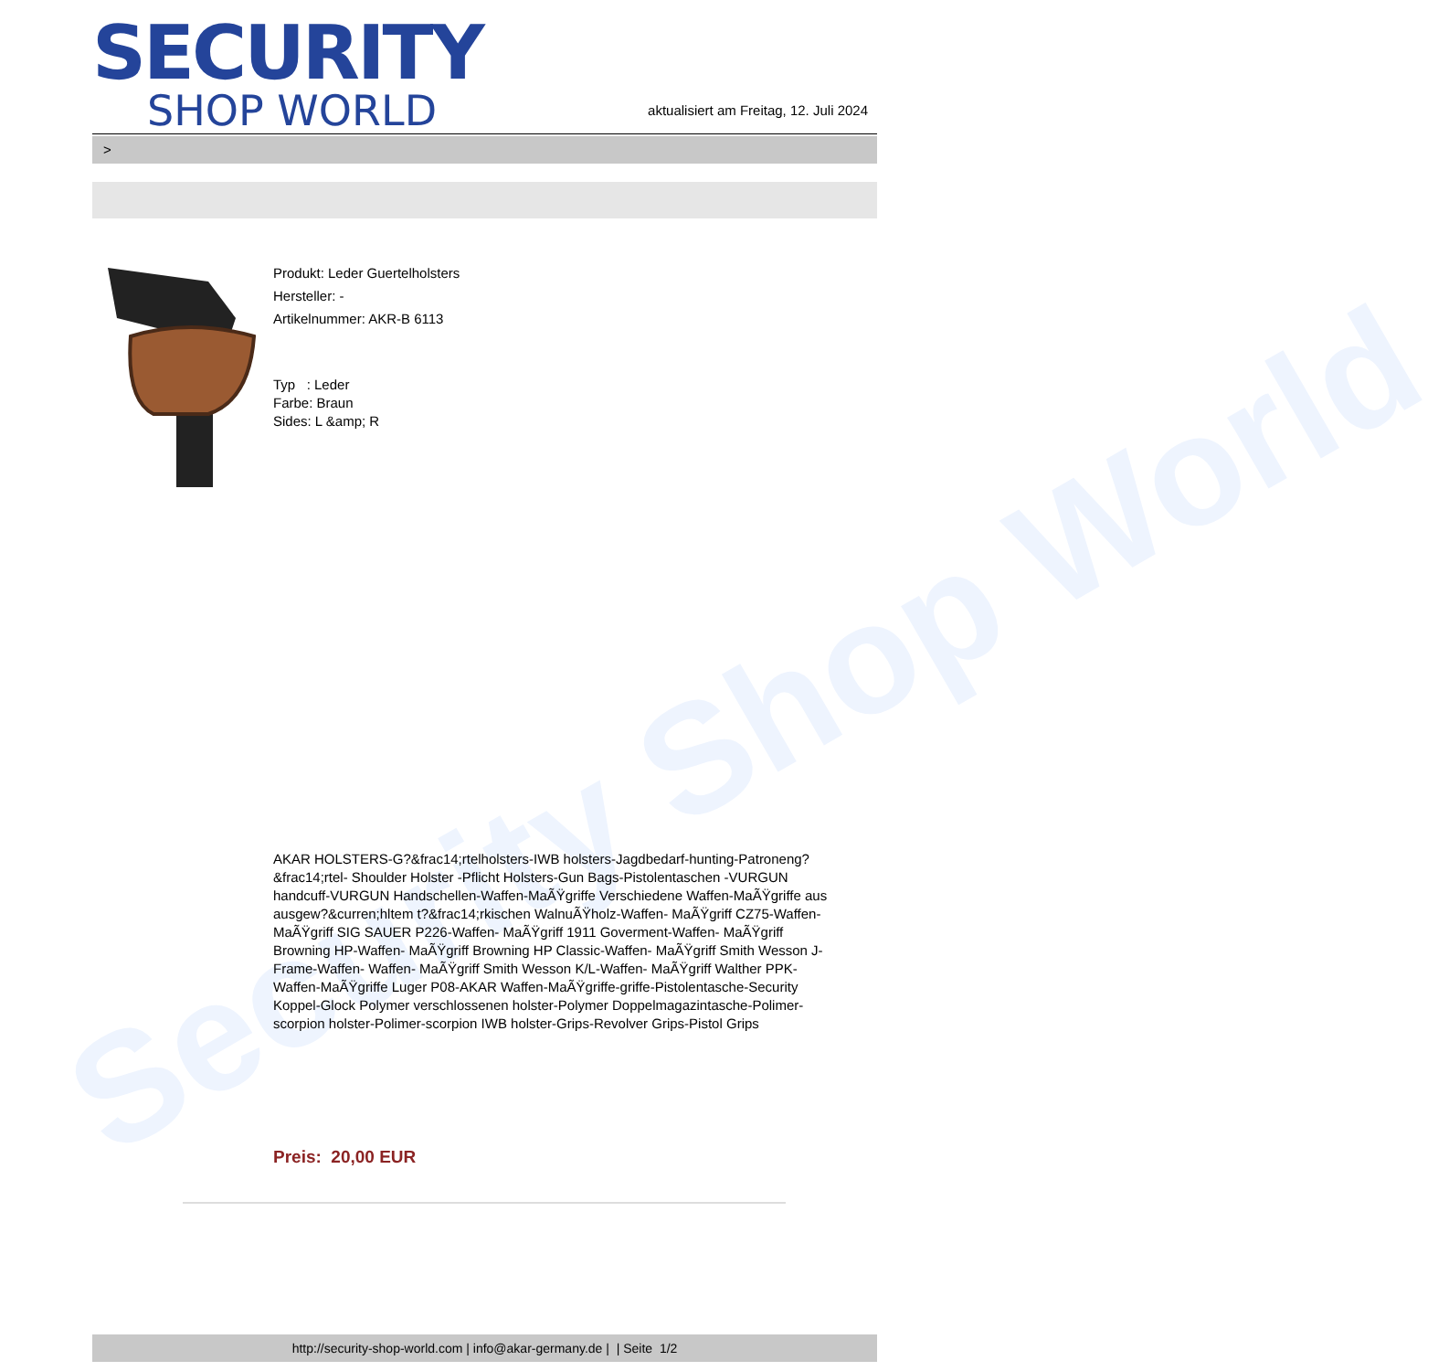Security Shop World
SECURITY
SHOP WORLD
aktualisiert am Freitag, 12. Juli 2024
>
Produkt: Leder Guertelholsters
Hersteller: -
Artikelnummer: AKR-B 6113
Typ : Leder
Farbe: Braun
Sides: L &amp; R
AKAR HOLSTERS-G?&frac14;rtelholsters-IWB holsters-Jagdbedarf-hunting-Patroneng?&frac14;rtel- Shoulder Holster -Pflicht Holsters-Gun Bags-Pistolentaschen -VURGUN handcuff-VURGUN Handschellen-Waffen-MaÃŸgriffe Verschiedene Waffen-MaÃŸgriffe aus ausgew?&curren;hltem t?&frac14;rkischen WalnuÃŸholz-Waffen- MaÃŸgriff CZ75-Waffen- MaÃŸgriff SIG SAUER P226-Waffen- MaÃŸgriff 1911 Goverment-Waffen- MaÃŸgriff Browning HP-Waffen- MaÃŸgriff Browning HP Classic-Waffen- MaÃŸgriff Smith Wesson J-Frame-Waffen- Waffen- MaÃŸgriff Smith Wesson K/L-Waffen- MaÃŸgriff Walther PPK-Waffen-MaÃŸgriffe Luger P08-AKAR Waffen-MaÃŸgriffe-griffe-Pistolentasche-Security Koppel-Glock Polymer verschlossenen holster-Polymer Doppelmagazintasche-Polimer-scorpion holster-Polimer-scorpion IWB holster-Grips-Revolver Grips-Pistol Grips
Preis: 20,00 EUR
http://security-shop-world.com | info@akar-germany.de | | Seite 1/2